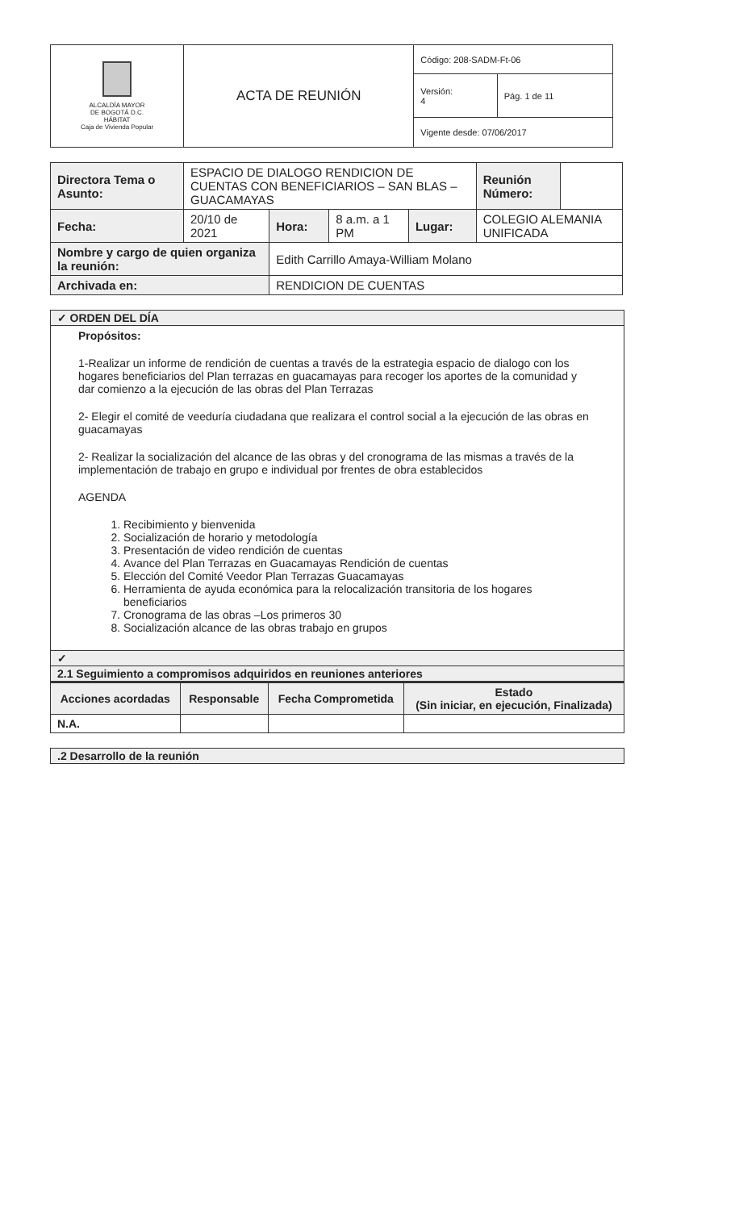| ALCALDÍA MAYOR DE BOGOTÁ D.C. HÁBITAT Caja de Vivienda Popular | ACTA DE REUNIÓN | Código: 208-SADM-Ft-06 | |
| | | Versión: 4 | Pág. 1 de 11 |
| | | Vigente desde: 07/06/2017 | |
| Directora Tema o Asunto: | ESPACIO DE DIALOGO RENDICION DE CUENTAS CON BENEFICIARIOS – SAN BLAS – GUACAMAYAS | | | | Reunión Número: | |
| Fecha: | 20/10 de 2021 | Hora: | 8 a.m. a 1 PM | Lugar: | COLEGIO ALEMANIA UNIFICADA | |
| Nombre y cargo de quien organiza la reunión: | | Edith Carrillo Amaya-William Molano | | | | |
| Archivada en: | | RENDICION DE CUENTAS | | | | |
✓ ORDEN DEL DÍA
Propósitos:
1-Realizar un informe de rendición de cuentas a través de la estrategia espacio de dialogo con los hogares beneficiarios del Plan terrazas en guacamayas para recoger los aportes de la comunidad y dar comienzo a la ejecución de las obras del Plan Terrazas
2- Elegir el comité de veeduría ciudadana que realizara el control social a la ejecución de las obras en guacamayas
2- Realizar la socialización del alcance de las obras y del cronograma de las mismas a través de la implementación de trabajo en grupo e individual por frentes de obra establecidos
AGENDA
1. Recibimiento y bienvenida
2. Socialización de horario y metodología
3. Presentación de video rendición de cuentas
4. Avance del Plan Terrazas en Guacamayas Rendición de cuentas
5. Elección del Comité Veedor Plan Terrazas Guacamayas
6. Herramienta de ayuda económica para la relocalización transitoria de los hogares beneficiarios
7. Cronograma de las obras –Los primeros 30
8. Socialización alcance de las obras trabajo en grupos
✓
2.1 Seguimiento a compromisos adquiridos en reuniones anteriores
| Acciones acordadas | Responsable | Fecha Comprometida | Estado (Sin iniciar, en ejecución, Finalizada) |
| --- | --- | --- | --- |
| N.A. | | | |
.2 Desarrollo de la reunión